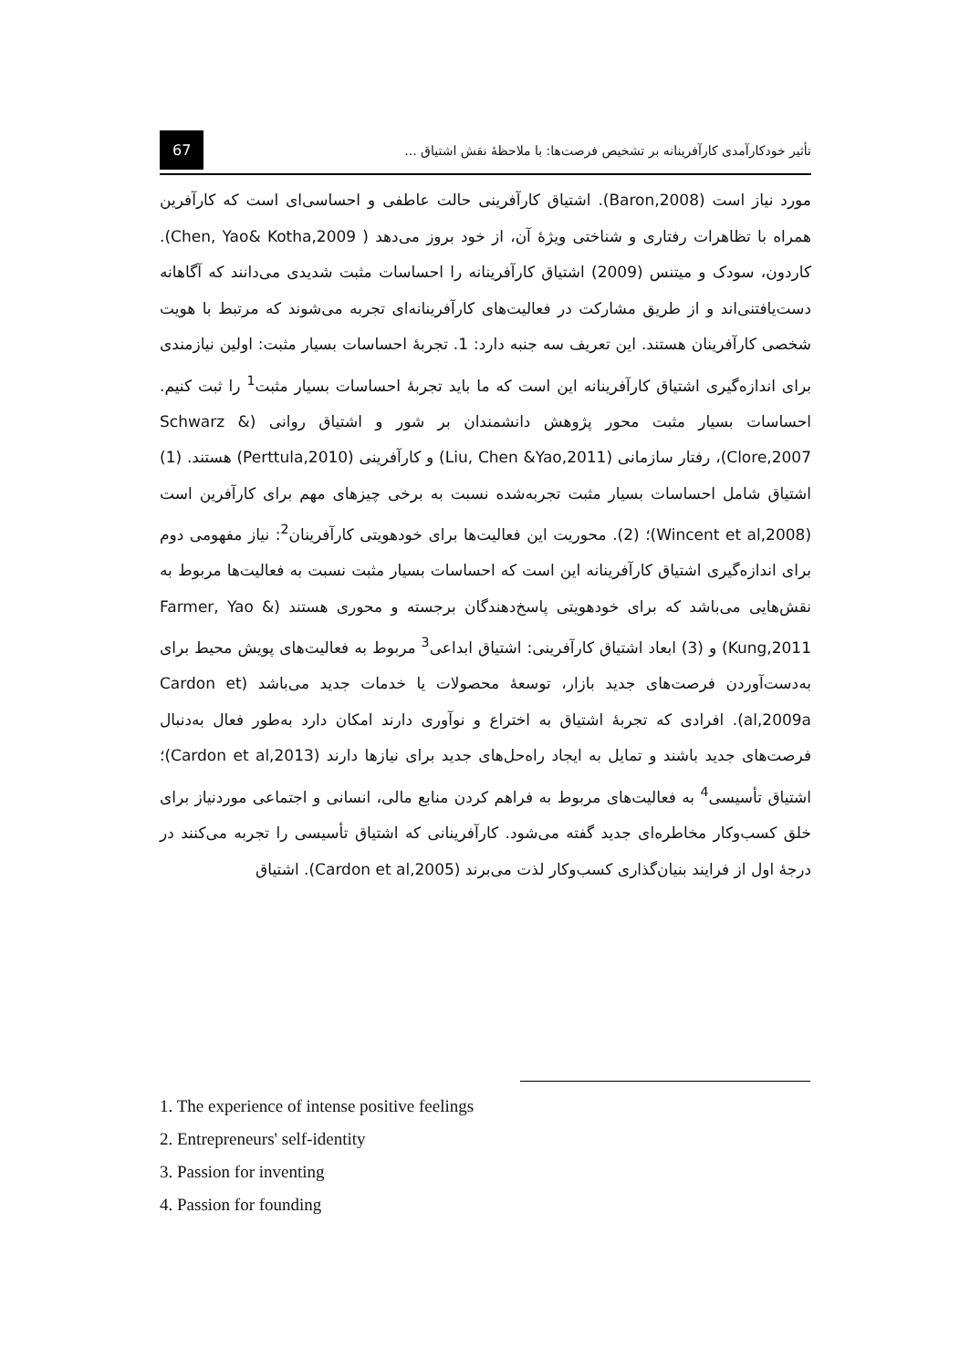تأثیر خودکارآمدی کارآفرینانه بر تشخیص فرصت‌ها: با ملاحظۀ نقش اشتیاق ... 67
مورد نیاز است (Baron,2008). اشتیاق کارآفرینی حالت عاطفی و احساسی‌ای است که کارآفرین همراه با تظاهرات رفتاری و شناختی ویژۀ آن، از خود بروز می‌دهد ( Chen, Yao& Kotha,2009). کاردون، سودک و میتنس (2009) اشتیاق کارآفرینانه را احساسات مثبت شدیدی می‌دانند که آگاهانه دست‌یافتنی‌اند و از طریق مشارکت در فعالیت‌های کارآفرینانه‌ای تجربه می‌شوند که مرتبط با هویت شخصی کارآفرینان هستند. این تعریف سه جنبه دارد: 1. تجربۀ احساسات بسیار مثبت: اولین نیازمندی برای اندازه‌گیری اشتیاق کارآفرینانه این است که ما باید تجربۀ احساسات بسیار مثبت<sup>1</sup> را ثبت کنیم. احساسات بسیار مثبت محور پژوهش دانشمندان بر شور و اشتیاق روانی (Schwarz & Clore,2007)، رفتار سازمانی (Liu, Chen &Yao,2011) و کارآفرینی (Perttula,2010) هستند. (1) اشتیاق شامل احساسات بسیار مثبت تجربه‌شده نسبت به برخی چیزهای مهم برای کارآفرین است (Wincent et al,2008)؛ (2). محوریت این فعالیت‌ها برای خودهویتی کارآفرینان<sup>2</sup>: نیاز مفهومی دوم برای اندازه‌گیری اشتیاق کارآفرینانه این است که احساسات بسیار مثبت نسبت به فعالیت‌ها مربوط به نقش‌هایی می‌باشد که برای خودهویتی پاسخ‌دهندگان برجسته و محوری هستند (Farmer, Yao & Kung,2011) و (3) ابعاد اشتیاق کارآفرینی: اشتیاق ابداعی<sup>3</sup> مربوط به فعالیت‌های پویش محیط برای به‌دست‌آوردن فرصت‌های جدید بازار، توسعۀ محصولات یا خدمات جدید می‌باشد (Cardon et al,2009a). افرادی که تجربۀ اشتیاق به اختراع و نوآوری دارند امکان دارد به‌طور فعال به‌دنبال فرصت‌های جدید باشند و تمایل به ایجاد راه‌حل‌های جدید برای نیازها دارند (Cardon et al,2013)؛ اشتیاق تأسیسی<sup>4</sup> به فعالیت‌های مربوط به فراهم کردن منابع مالی، انسانی و اجتماعی موردنیاز برای خلق کسب‌وکار مخاطره‌ای جدید گفته می‌شود. کارآفرینانی که اشتیاق تأسیسی را تجربه می‌کنند در درجۀ اول از فرایند بنیان‌گذاری کسب‌وکار لذت می‌برند (Cardon et al,2005). اشتیاق
1. The experience of intense positive feelings
2. Entrepreneurs' self-identity
3. Passion for inventing
4. Passion for founding